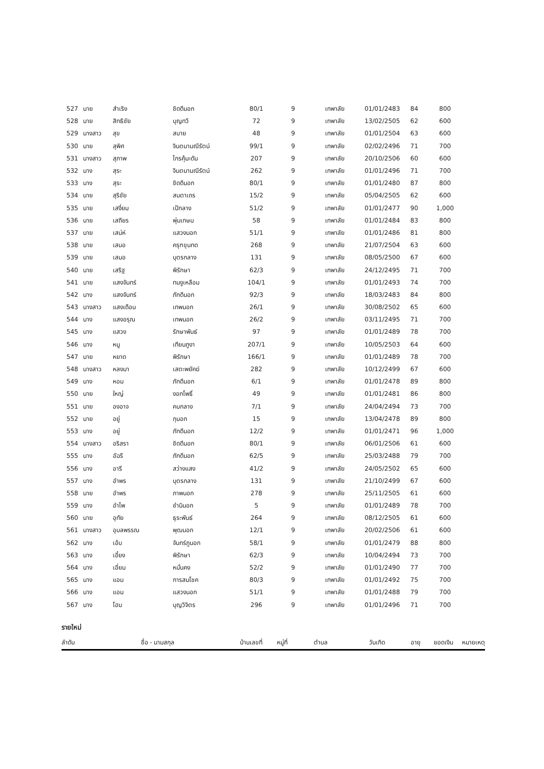| 527 | นาย | สำเริง | ชิดดีนอก | 80/1 | 9 | เทพาลัย | 01/01/2483 | 84 | 800 | |
| 528 | นาย | สิทธิชัย | บุญทวี | 72 | 9 | เทพาลัย | 13/02/2505 | 62 | 600 | |
| 529 | นางสาว | สุข | สบาย | 48 | 9 | เทพาลัย | 01/01/2504 | 63 | 600 | |
| 530 | นาย | สุพิศ | จินตนามณีรัตน์ | 99/1 | 9 | เทพาลัย | 02/02/2496 | 71 | 700 | |
| 531 | นางสาว | สุภาพ | ไกรคุ้มะดัน | 207 | 9 | เทพาลัย | 20/10/2506 | 60 | 600 | |
| 532 | นาง | สุระ | จินตนามณีรัตน์ | 262 | 9 | เทพาลัย | 01/01/2496 | 71 | 700 | |
| 533 | นาง | สุระ | ชิดดีนอก | 80/1 | 9 | เทพาลัย | 01/01/2480 | 87 | 800 | |
| 534 | นาย | สุริชัย | สนตาเถร | 15/2 | 9 | เทพาลัย | 05/04/2505 | 62 | 600 | |
| 535 | นาย | เสงี่ยม | เป้กลาง | 51/2 | 9 | เทพาลัย | 01/01/2477 | 90 | 1,000 | |
| 536 | นาย | เสถียร | พุ่มเกษม | 58 | 9 | เทพาลัย | 01/01/2484 | 83 | 800 | |
| 537 | นาย | เสน่ห์ | แสวงนอก | 51/1 | 9 | เทพาลัย | 01/01/2486 | 81 | 800 | |
| 538 | นาย | เสนอ | ครุฑขุนทด | 268 | 9 | เทพาลัย | 21/07/2504 | 63 | 600 | |
| 539 | นาย | เสมอ | บุตรกลาง | 131 | 9 | เทพาลัย | 08/05/2500 | 67 | 600 | |
| 540 | นาย | เสริฐ | พิรักษา | 62/3 | 9 | เทพาลัย | 24/12/2495 | 71 | 700 | |
| 541 | นาย | แสงจันทร์ | ทนงูเหลือม | 104/1 | 9 | เทพาลัย | 01/01/2493 | 74 | 700 | |
| 542 | นาง | แสงจันทร์ | ภักดีนอก | 92/3 | 9 | เทพาลัย | 18/03/2483 | 84 | 800 | |
| 543 | นางสาว | แสงเดือน | เทพนอก | 26/1 | 9 | เทพาลัย | 30/08/2502 | 65 | 600 | |
| 544 | นาง | แสงอรุณ | เทพนอก | 26/2 | 9 | เทพาลัย | 03/11/2495 | 71 | 700 | |
| 545 | นาง | แสวง | รักษาพันธ์ | 97 | 9 | เทพาลัย | 01/01/2489 | 78 | 700 | |
| 546 | นาง | หนู | เทียนภูงา | 207/1 | 9 | เทพาลัย | 10/05/2503 | 64 | 600 | |
| 547 | นาย | หยาด | พิรักษา | 166/1 | 9 | เทพาลัย | 01/01/2489 | 78 | 700 | |
| 548 | นางสาว | หลงมา | เสตะพยัคฆ์ | 282 | 9 | เทพาลัย | 10/12/2499 | 67 | 600 | |
| 549 | นาง | หอม | ภักดีนอก | 6/1 | 9 | เทพาลัย | 01/01/2478 | 89 | 800 | |
| 550 | นาย | ใหญ่ | งอกโพธิ์ | 49 | 9 | เทพาลัย | 01/01/2481 | 86 | 800 | |
| 551 | นาย | องอาจ | คบกลาง | 7/1 | 9 | เทพาลัย | 24/04/2494 | 73 | 700 | |
| 552 | นาย | อยู่ | กุนอก | 15 | 9 | เทพาลัย | 13/04/2478 | 89 | 800 | |
| 553 | นาง | อยู่ | ภักดีนอก | 12/2 | 9 | เทพาลัย | 01/01/2471 | 96 | 1,000 | |
| 554 | นางสาว | อริสรา | ชิดดีนอก | 80/1 | 9 | เทพาลัย | 06/01/2506 | 61 | 600 | |
| 555 | นาง | อัฉรี | ภักดีนอก | 62/5 | 9 | เทพาลัย | 25/03/2488 | 79 | 700 | |
| 556 | นาง | อารี | สว่างแสง | 41/2 | 9 | เทพาลัย | 24/05/2502 | 65 | 600 | |
| 557 | นาง | อำพร | บุตรกลาง | 131 | 9 | เทพาลัย | 21/10/2499 | 67 | 600 | |
| 558 | นาย | อำพร | ภาพนอก | 278 | 9 | เทพาลัย | 25/11/2505 | 61 | 600 | |
| 559 | นาง | อำไพ | ชำนินอก | 5 | 9 | เทพาลัย | 01/01/2489 | 78 | 700 | |
| 560 | นาย | อุทัย | ธุระพันธ์ | 264 | 9 | เทพาลัย | 08/12/2505 | 61 | 600 | |
| 561 | นางสาว | อุบลพรรณ | พุฒนอก | 12/1 | 9 | เทพาลัย | 20/02/2506 | 61 | 600 | |
| 562 | นาง | เอ้บ | จันทร์ภูนอก | 58/1 | 9 | เทพาลัย | 01/01/2479 | 88 | 800 | |
| 563 | นาง | เอี้ยง | พิรักษา | 62/3 | 9 | เทพาลัย | 10/04/2494 | 73 | 700 | |
| 564 | นาง | เอี่ยม | หมั่นคง | 52/2 | 9 | เทพาลัย | 01/01/2490 | 77 | 700 | |
| 565 | นาง | แอม | การสมโชค | 80/3 | 9 | เทพาลัย | 01/01/2492 | 75 | 700 | |
| 566 | นาง | แอม | แสวงนอก | 51/1 | 9 | เทพาลัย | 01/01/2488 | 79 | 700 | |
| 567 | นาง | โฮม | บุญวิจิตร | 296 | 9 | เทพาลัย | 01/01/2496 | 71 | 700 | |
รายใหม่
| ลำดับ | ชื่อ - นามสกุล | บ้านเลขที่ | หมู่ที่ | ตำบล | วันเกิด | อายุ | ยอดเงิน | หมายเหตุ |
| --- | --- | --- | --- | --- | --- | --- | --- | --- |